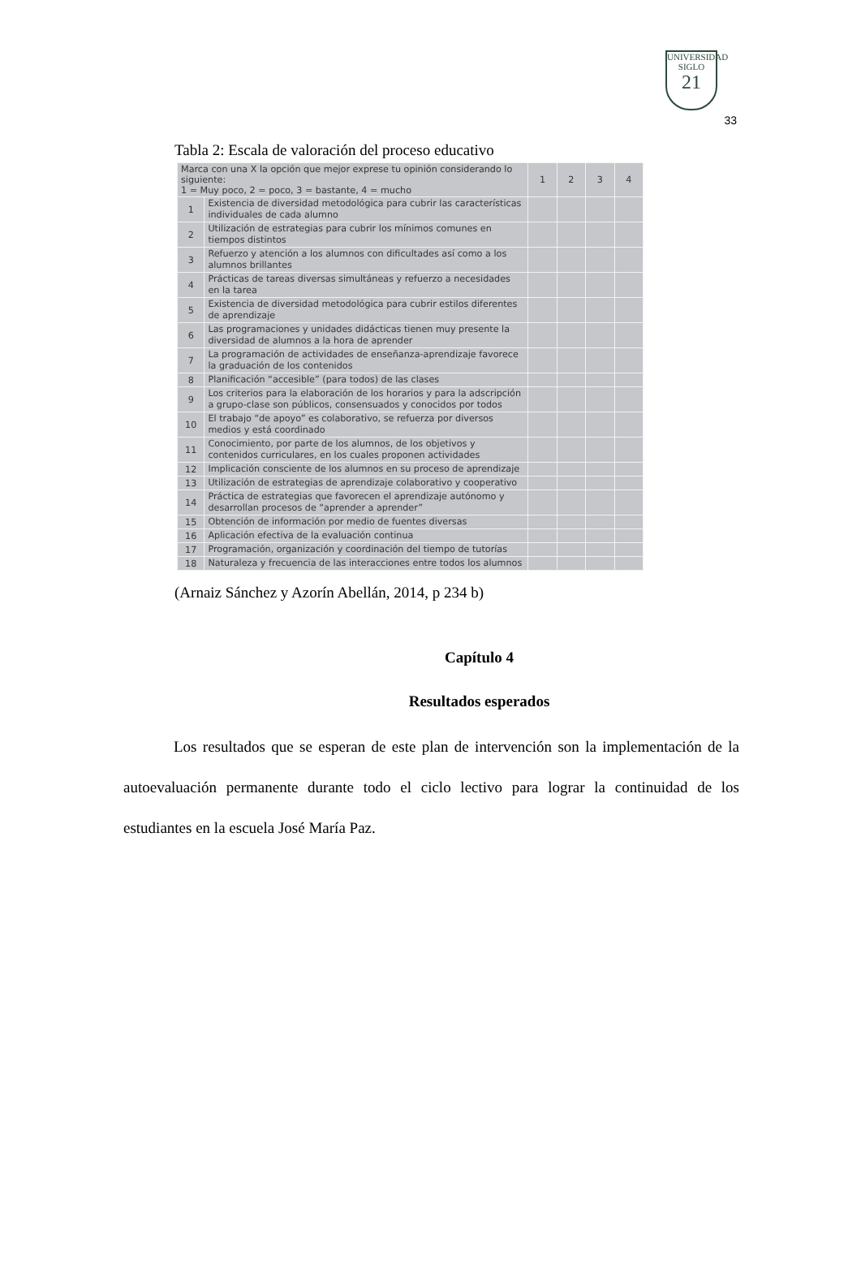UNIVERSIDAD
SIGLO
21
33
Tabla 2: Escala de valoración del proceso educativo
| Marca con una X la opción que mejor exprese tu opinión considerando lo siguiente: 1 = Muy poco, 2 = poco, 3 = bastante, 4 = mucho | | 1 | 2 | 3 | 4 |
| --- | --- | --- | --- | --- | --- |
| 1 | Existencia de diversidad metodológica para cubrir las características individuales de cada alumno | | | | |
| 2 | Utilización de estrategias para cubrir los mínimos comunes en tiempos distintos | | | | |
| 3 | Refuerzo y atención a los alumnos con dificultades así como a los alumnos brillantes | | | | |
| 4 | Prácticas de tareas diversas simultáneas y refuerzo a necesidades en la tarea | | | | |
| 5 | Existencia de diversidad metodológica para cubrir estilos diferentes de aprendizaje | | | | |
| 6 | Las programaciones y unidades didácticas tienen muy presente la diversidad de alumnos a la hora de aprender | | | | |
| 7 | La programación de actividades de enseñanza-aprendizaje favorece la graduación de los contenidos | | | | |
| 8 | Planificación “accesible” (para todos) de las clases | | | | |
| 9 | Los criterios para la elaboración de los horarios y para la adscripción a grupo-clase son públicos, consensuados y conocidos por todos | | | | |
| 10 | El trabajo “de apoyo” es colaborativo, se refuerza por diversos medios y está coordinado | | | | |
| 11 | Conocimiento, por parte de los alumnos, de los objetivos y contenidos curriculares, en los cuales proponen actividades | | | | |
| 12 | Implicación consciente de los alumnos en su proceso de aprendizaje | | | | |
| 13 | Utilización de estrategias de aprendizaje colaborativo y cooperativo | | | | |
| 14 | Práctica de estrategias que favorecen el aprendizaje autónomo y desarrollan procesos de “aprender a aprender” | | | | |
| 15 | Obtención de información por medio de fuentes diversas | | | | |
| 16 | Aplicación efectiva de la evaluación continua | | | | |
| 17 | Programación, organización y coordinación del tiempo de tutorías | | | | |
| 18 | Naturaleza y frecuencia de las interacciones entre todos los alumnos | | | | |
(Arnaiz Sánchez y Azorín Abellán, 2014, p 234 b)
Capítulo 4
Resultados esperados
Los resultados que se esperan de este plan de intervención son la implementación de la autoevaluación permanente durante todo el ciclo lectivo para lograr la continuidad de los estudiantes en la escuela José María Paz.